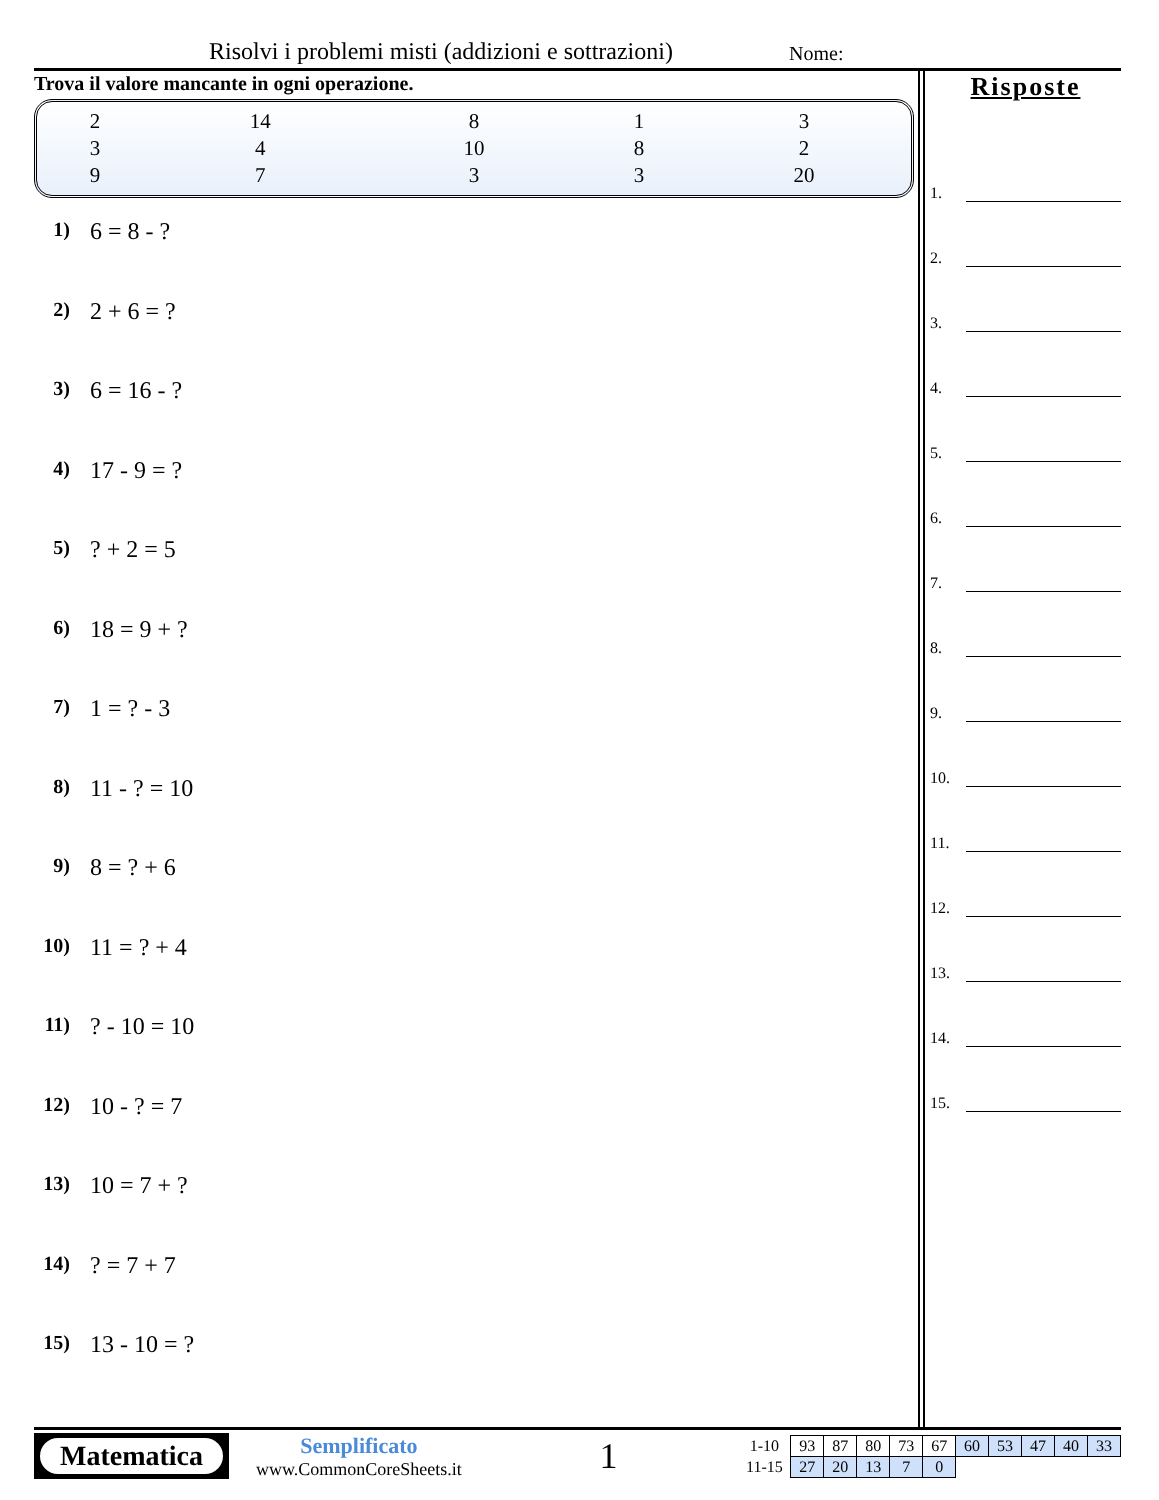Risolvi i problemi misti (addizioni e sottrazioni)
Nome:
Trova il valore mancante in ogni operazione.
| 2 | 14 | 8 | 1 | 3 |
| 3 | 4 | 10 | 8 | 2 |
| 9 | 7 | 3 | 3 | 20 |
1) 6 = 8 - ?
2) 2 + 6 = ?
3) 6 = 16 - ?
4) 17 - 9 = ?
5)? + 2 = 5
6) 18 = 9 + ?
7) 1 = ? - 3
8) 11 - ? = 10
9) 8 = ? + 6
10) 11 = ? + 4
11)? - 10 = 10
12) 10 - ? = 7
13) 10 = 7 + ?
14)? = 7 + 7
15) 13 - 10 = ?
Risposte
1.
2.
3.
4.
5.
6.
7.
8.
9.
10.
11.
12.
13.
14.
15.
Matematica
Semplificato
www.CommonCoreSheets.it
1
| 1-10 | 93 | 87 | 80 | 73 | 67 | 60 | 53 | 47 | 40 | 33 |
| 11-15 | 27 | 20 | 13 | 7 | 0 | | | | | |